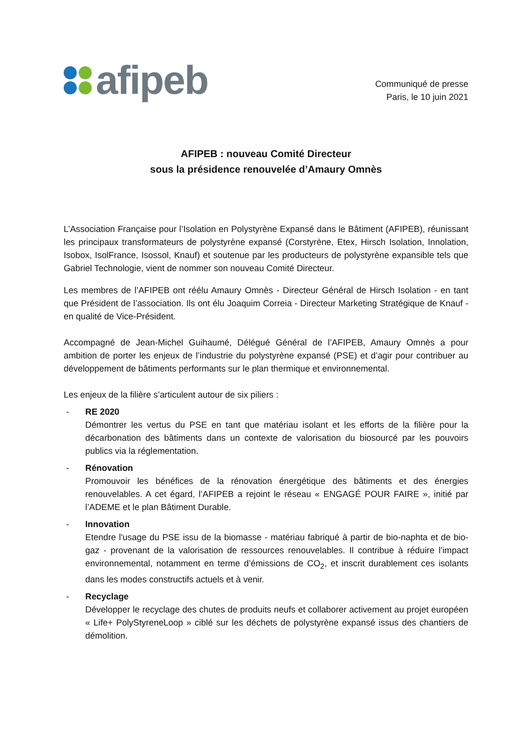afipeb
Communiqué de presse
Paris, le 10 juin 2021
AFIPEB : nouveau Comité Directeur
sous la présidence renouvelée d’Amaury Omnès
L’Association Française pour l’Isolation en Polystyrène Expansé dans le Bâtiment (AFIPEB), réunissant les principaux transformateurs de polystyrène expansé (Corstyrène, Etex, Hirsch Isolation, Innolation, Isobox, IsolFrance, Isossol, Knauf) et soutenue par les producteurs de polystyrène expansible tels que Gabriel Technologie, vient de nommer son nouveau Comité Directeur.
Les membres de l’AFIPEB ont réélu Amaury Omnès - Directeur Général de Hirsch Isolation - en tant que Président de l’association. Ils ont élu Joaquim Correia - Directeur Marketing Stratégique de Knauf - en qualité de Vice-Président.
Accompagné de Jean-Michel Guihaumé, Délégué Général de l’AFIPEB, Amaury Omnès a pour ambition de porter les enjeux de l’industrie du polystyrène expansé (PSE) et d’agir pour contribuer au développement de bâtiments performants sur le plan thermique et environnemental.
Les enjeux de la filière s’articulent autour de six piliers :
- RE 2020
Démontrer les vertus du PSE en tant que matériau isolant et les efforts de la filière pour la décarbonation des bâtiments dans un contexte de valorisation du biosourcé par les pouvoirs publics via la réglementation.
- Rénovation
Promouvoir les bénéfices de la rénovation énergétique des bâtiments et des énergies renouvelables. A cet égard, l’AFIPEB a rejoint le réseau « ENGAGÉ POUR FAIRE », initié par l’ADEME et le plan Bâtiment Durable.
- Innovation
Etendre l'usage du PSE issu de la biomasse - matériau fabriqué à partir de bio-naphta et de bio-gaz - provenant de la valorisation de ressources renouvelables. Il contribue à réduire l’impact environnemental, notamment en terme d’émissions de CO<sub>2</sub>, et inscrit durablement ces isolants dans les modes constructifs actuels et à venir.
- Recyclage
Développer le recyclage des chutes de produits neufs et collaborer activement au projet européen « Life+ PolyStyreneLoop » ciblé sur les déchets de polystyrène expansé issus des chantiers de démolition.